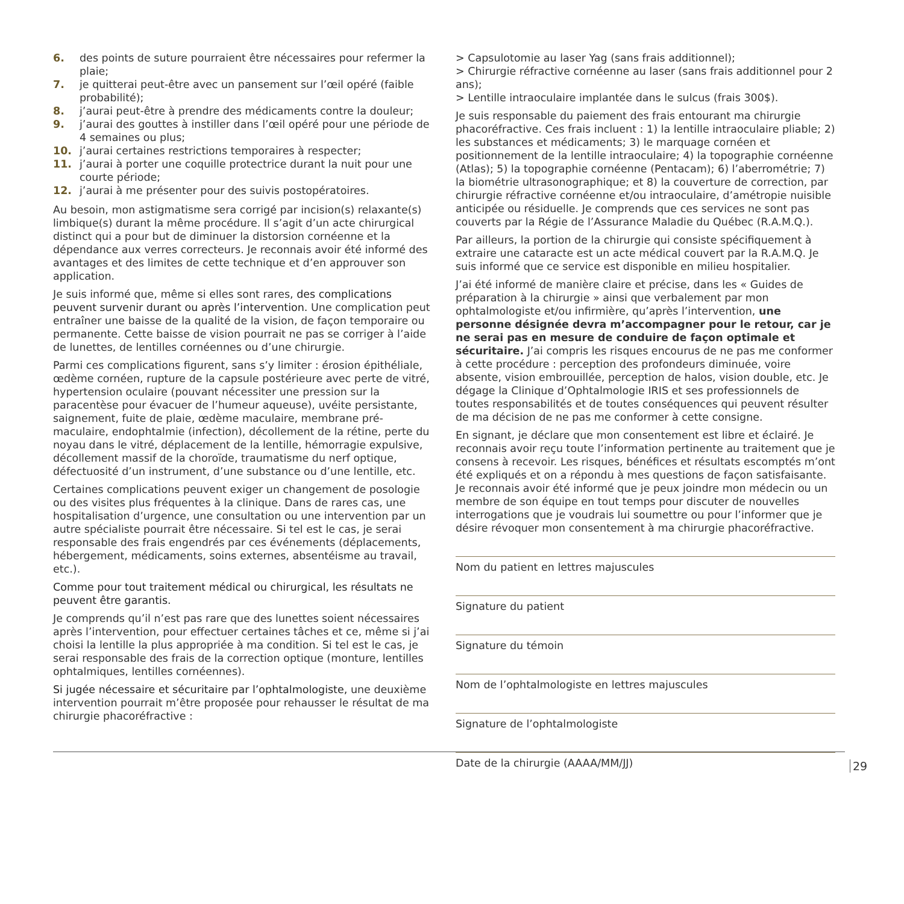6. des points de suture pourraient être nécessaires pour refermer la plaie;
7. je quitterai peut-être avec un pansement sur l’œil opéré (faible probabilité);
8. j’aurai peut-être à prendre des médicaments contre la douleur;
9. j’aurai des gouttes à instiller dans l’œil opéré pour une période de 4 semaines ou plus;
10. j’aurai certaines restrictions temporaires à respecter;
11. j’aurai à porter une coquille protectrice durant la nuit pour une courte période;
12. j’aurai à me présenter pour des suivis postopératoires.
Au besoin, mon astigmatisme sera corrigé par incision(s) relaxante(s) limbique(s) durant la même procédure. Il s’agit d’un acte chirurgical distinct qui a pour but de diminuer la distorsion cornéenne et la dépendance aux verres correcteurs. Je reconnais avoir été informé des avantages et des limites de cette technique et d’en approuver son application.
Je suis informé que, même si elles sont rares, des complications peuvent survenir durant ou après l’intervention. Une complication peut entraîner une baisse de la qualité de la vision, de façon temporaire ou permanente. Cette baisse de vision pourrait ne pas se corriger à l’aide de lunettes, de lentilles cornéennes ou d’une chirurgie.
Parmi ces complications figurent, sans s’y limiter : érosion épithéliale, œdème cornéen, rupture de la capsule postérieure avec perte de vitré, hypertension oculaire (pouvant nécessiter une pression sur la paracentèse pour évacuer de l’humeur aqueuse), uvéite persistante, saignement, fuite de plaie, œdème maculaire, membrane pré-maculaire, endophtalmie (infection), décollement de la rétine, perte du noyau dans le vitré, déplacement de la lentille, hémorragie expulsive, décollement massif de la choroïde, traumatisme du nerf optique, défectuosité d’un instrument, d’une substance ou d’une lentille, etc.
Certaines complications peuvent exiger un changement de posologie ou des visites plus fréquentes à la clinique. Dans de rares cas, une hospitalisation d’urgence, une consultation ou une intervention par un autre spécialiste pourrait être nécessaire. Si tel est le cas, je serai responsable des frais engendrés par ces événements (déplacements, hébergement, médicaments, soins externes, absentéisme au travail, etc.).
Comme pour tout traitement médical ou chirurgical, les résultats ne peuvent être garantis.
Je comprends qu’il n’est pas rare que des lunettes soient nécessaires après l’intervention, pour effectuer certaines tâches et ce, même si j’ai choisi la lentille la plus appropriée à ma condition. Si tel est le cas, je serai responsable des frais de la correction optique (monture, lentilles ophtalmiques, lentilles cornéennes).
Si jugée nécessaire et sécuritaire par l’ophtalmologiste, une deuxième intervention pourrait m’être proposée pour rehausser le résultat de ma chirurgie phacoréfractive :
> Capsulotomie au laser Yag (sans frais additionnel);
> Chirurgie réfractive cornéenne au laser (sans frais additionnel pour 2 ans);
> Lentille intraoculaire implantée dans le sulcus (frais 300$).
Je suis responsable du paiement des frais entourant ma chirurgie phacoréfractive. Ces frais incluent : 1) la lentille intraoculaire pliable; 2) les substances et médicaments; 3) le marquage cornéen et positionnement de la lentille intraoculaire; 4) la topographie cornéenne (Atlas); 5) la topographie cornéenne (Pentacam); 6) l’aberrométrie; 7) la biométrie ultrasonographique; et 8) la couverture de correction, par chirurgie réfractive cornéenne et/ou intraoculaire, d’amétropie nuisible anticipée ou résiduelle. Je comprends que ces services ne sont pas couverts par la Régie de l’Assurance Maladie du Québec (R.A.M.Q.).
Par ailleurs, la portion de la chirurgie qui consiste spécifiquement à extraire une cataracte est un acte médical couvert par la R.A.M.Q. Je suis informé que ce service est disponible en milieu hospitalier.
J’ai été informé de manière claire et précise, dans les « Guides de préparation à la chirurgie » ainsi que verbalement par mon ophtalmologiste et/ou infirmière, qu’après l’intervention, une personne désignée devra m’accompagner pour le retour, car je ne serai pas en mesure de conduire de façon optimale et sécuritaire. J’ai compris les risques encourus de ne pas me conformer à cette procédure : perception des profondeurs diminuée, voire absente, vision embrouillée, perception de halos, vision double, etc. Je dégage la Clinique d’Ophtalmologie IRIS et ses professionnels de toutes responsabilités et de toutes conséquences qui peuvent résulter de ma décision de ne pas me conformer à cette consigne.
En signant, je déclare que mon consentement est libre et éclairé. Je reconnais avoir reçu toute l’information pertinente au traitement que je consens à recevoir. Les risques, bénéfices et résultats escomptés m’ont été expliqués et on a répondu à mes questions de façon satisfaisante. Je reconnais avoir été informé que je peux joindre mon médecin ou un membre de son équipe en tout temps pour discuter de nouvelles interrogations que je voudrais lui soumettre ou pour l’informer que je désire révoquer mon consentement à ma chirurgie phacoréfractive.
Nom du patient en lettres majuscules
Signature du patient
Signature du témoin
Nom de l’ophtalmologiste en lettres majuscules
Signature de l’ophtalmologiste
Date de la chirurgie (AAAA/MM/JJ)
29